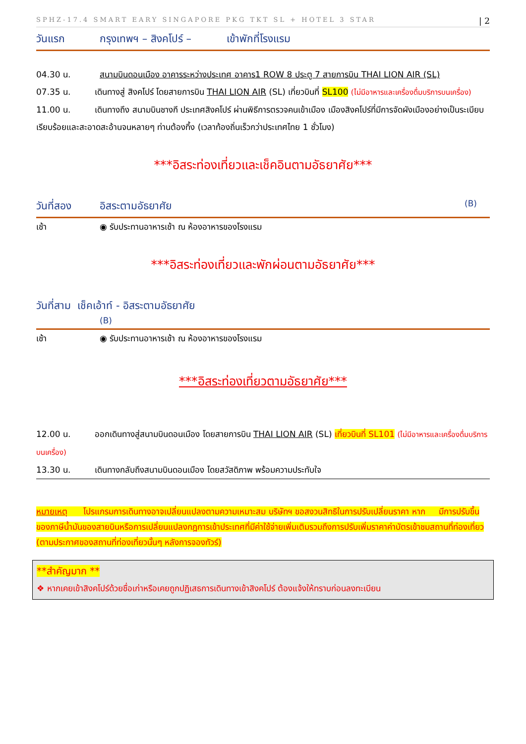SPHZ-17.4 SMART EARY SINGAPORE PKG TKT SL + HOTEL 3 STAR | 2
วันแรก กรุงเทพฯ – สิงคโปร์ – เข้าพักที่โรงแรม
04.30 น. สนามบินดอนเมือง อาคารระหว่างประเทศ อาคาร1 ROW 8 ประตู 7 สายการบิน THAI LION AIR (SL)
07.35 น. เดินทางสู่ สิงคโปร์ โดยสายการบิน THAI LION AIR (SL) เที่ยวบินที่ SL100 (ไม่มีอาหารและเครื่องดื่มบริการบนเครื่อง)
11.00 น. เดินทางถึง สนามบินชางกี ประเทศสิงคโปร์ ผ่านพิธีการตรวจคนเข้าเมือง เมืองสิงคโปร์ที่มีการจัดผังเมืองอย่างเป็นระเบียบเรียบร้อยและสะอาดสะอ้านจนหลายๆ ท่านต้องทึ้ง (เวลาท้องถิ่นเร็วกว่าประเทศไทย 1 ชั่วโมง)
***อิสระท่องเที่ยวและเช็คอินตามอัธยาศัย***
วันที่สอง อิสระตามอัธยาศัย (B)
เช้า ◉ รับประทานอาหารเช้า ณ ห้องอาหารของโรงแรม
***อิสระท่องเที่ยวและพักผ่อนตามอัธยาศัย***
วันที่สาม เช็คเอ้าท์ - อิสระตามอัธยาศัย
(B)
เช้า ◉ รับประทานอาหารเช้า ณ ห้องอาหารของโรงแรม
***อิสระท่องเที่ยวตามอัธยาศัย***
12.00 น. ออกเดินทางสู่สนามบินดอนเมือง โดยสายการบิน THAI LION AIR (SL) เที่ยวบินที่ SL101 (ไม่มีอาหารและเครื่องดื่มบริการบนเครื่อง)
13.30 น. เดินทางกลับถึงสนามบินดอนเมือง โดยสวัสดิภาพ พร้อมความประทับใจ
หมายเหตุ โปรแกรมการเดินทางอาจเปลี่ยนแปลงตามความเหมาะสม บริษัทฯ ขอสงวนสิทธิในการปรับเปลี่ยนราคา หาก มีการปรับขึ้นของภาษีน้ำมันของสายบินหรือการเปลี่ยนแปลงกฎการเข้าประเทศที่มีค่าใช้จ่ายเพิ่มเติมรวมถึงการปรับเพิ่มราคาค่าบัตรเข้าชมสถานที่ท่องเที่ยว (ตามประกาศของสถานที่ท่องเที่ยวนั้นๆ หลังการจองทัวร์)
**สำคัญมาก **
❖ หากเคยเข้าสิงคโปร์ด้วยชื่อเก่าหรือเคยถูกปฏิเสธการเดินทางเข้าสิงคโปร์ ต้องแจ้งให้ทราบก่อนลงทะเบียน